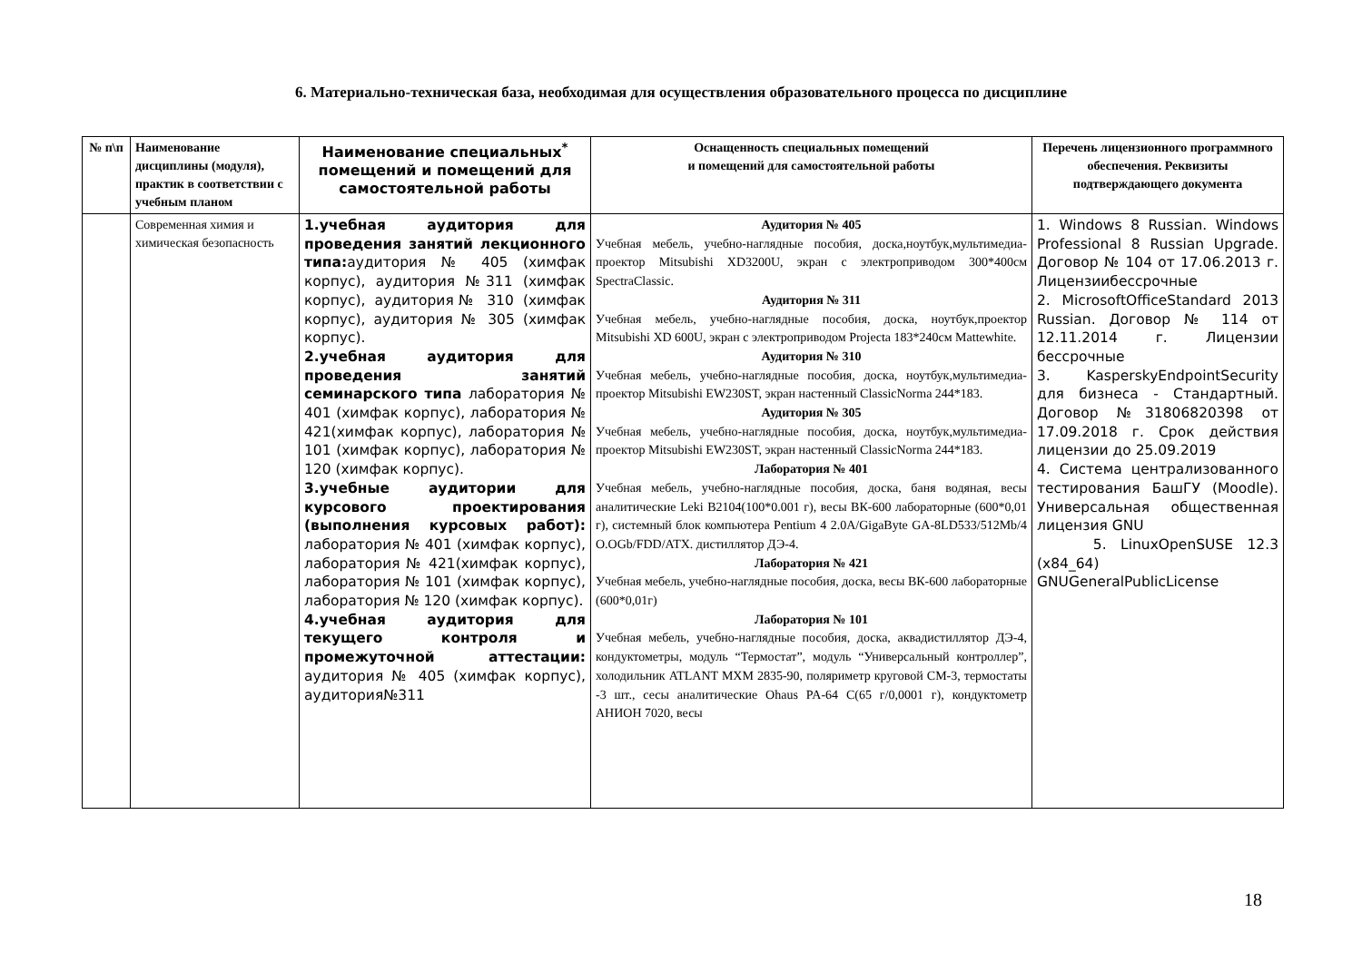6. Материально-техническая база, необходимая для осуществления образовательного процесса по дисциплине
| № п\п | Наименование дисциплины (модуля), практик в соответствии с учебным планом | Наименование специальных<sup>*</sup> помещений и помещений для самостоятельной работы | Оснащенность специальных помещений и помещений для самостоятельной работы | Перечень лицензионного программного обеспечения. Реквизиты подтверждающего документа |
| --- | --- | --- | --- | --- |
| | Современная химия и химическая безопасность | 1.учебная аудитория для проведения занятий лекционного типа: аудитория № 405 (химфак корпус), аудитория №311 (химфак корпус), аудитория№ 310 (химфак корпус), аудитория № 305 (химфак корпус). 2.учебная аудитория для проведения занятий семинарского типа лаборатория № 401 (химфак корпус), лаборатория № 421(химфак корпус), лаборатория № 101 (химфак корпус), лаборатория № 120 (химфак корпус). 3.учебные аудитории для курсового проектирования (выполнения курсовых работ): лаборатория № 401 (химфак корпус), лаборатория № 421(химфак корпус), лаборатория № 101 (химфак корпус), лаборатория № 120 (химфак корпус). 4.учебная аудитория для текущего контроля и промежуточной аттестации: аудитория № 405 (химфак корпус), аудитория№311 | Аудитория № 405 Учебная мебель, учебно-наглядные пособия, доска,ноутбук,мультимедиа-проектор Mitsubishi XD3200U, экран с электроприводом 300*400см SpectraClassic. Аудитория № 311 Учебная мебель, учебно-наглядные пособия, доска, ноутбук,проектор Mitsubishi XD 600U, экран с электроприводом Projecta 183*240см Mattewhite. Аудитория № 310 Учебная мебель, учебно-наглядные пособия, доска, ноутбук,мультимедиа-проектор Mitsubishi EW230ST, экран настенный ClassicNorma 244*183. Аудитория № 305 Учебная мебель, учебно-наглядные пособия, доска, ноутбук,мультимедиа-проектор Mitsubishi EW230ST, экран настенный ClassicNorma 244*183. Лаборатория № 401 Учебная мебель, учебно-наглядные пособия, доска, баня водяная, весы аналитические Leki B2104(100*0.001 г), весы ВК-600 лабораторные (600*0,01 г), системный блок компьютера Pentium 4 2.0A/GigaByte GA-8LD533/512Mb/4 O.OGb/FDD/ATX. дистиллятор ДЭ-4. Лаборатория № 421 Учебная мебель, учебно-наглядные пособия, доска, весы ВК-600 лабораторные (600*0,01г) Лаборатория № 101 Учебная мебель, учебно-наглядные пособия, доска, аквадистиллятор ДЭ-4, кондуктометры, модуль “Термостат”, модуль “Универсальный контроллер”, холодильник ATLANT MXM 2835-90, поляриметр круговой СМ-3, термостаты -3 шт., сесы аналитические Ohaus PA-64 C(65 г/0,0001 г), кондуктометр АНИОН 7020, весы | 1. Windows 8 Russian. Windows Professional 8 Russian Upgrade. Договор № 104 от 17.06.2013 г. Лицензиибессрочные 2. MicrosoftOfficeStandard 2013 Russian. Договор № 114 от 12.11.2014 г. Лицензии бессрочные 3. KasperskyEndpointSecurity для бизнеса - Стандартный. Договор №31806820398 от 17.09.2018 г. Срок действия лицензии до 25.09.2019 4. Система централизованного тестирования БашГУ (Moodle). Универсальная общественная лицензия GNU 5. LinuxOpenSUSE 12.3 (x84_64) GNUGeneralPublicLicense |
18